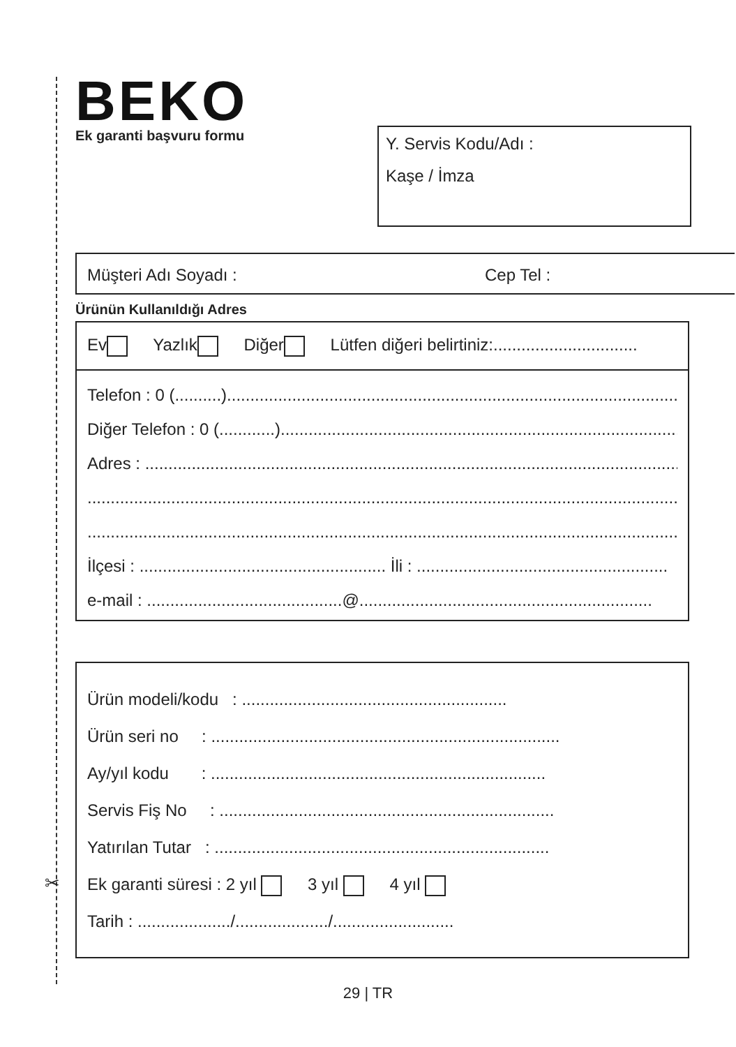BEKO Ek garanti başvuru formu
Y. Servis Kodu/Adı :
Kaşe / İmza
Müşteri Adı Soyadı : Cep Tel :
Ürünün Kullanıldığı Adres
Ev Yazlık Diğer Lütfen diğeri belirtiniz:...............................
Telefon : 0 (..........)........................................................................................................
Diğer Telefon : 0 (............)..............................................................................................
Adres : .........................................................................................................................
.....................................................................................................................................
.....................................................................................................................................
İlçesi : ..................................................... İli : ......................................................
e-mail : ..........................................@...............................................................
Ürün modeli/kodu : .........................................................
Ürün seri no : ...........................................................................
Ay/yıl kodu : ........................................................................
Servis Fiş No : ........................................................................
Yatırılan Tutar : ........................................................................
Ek garanti süresi : 2 yıl 3 yıl 4 yıl
Tarih : ..................../..................../..........................
✂
29 | TR